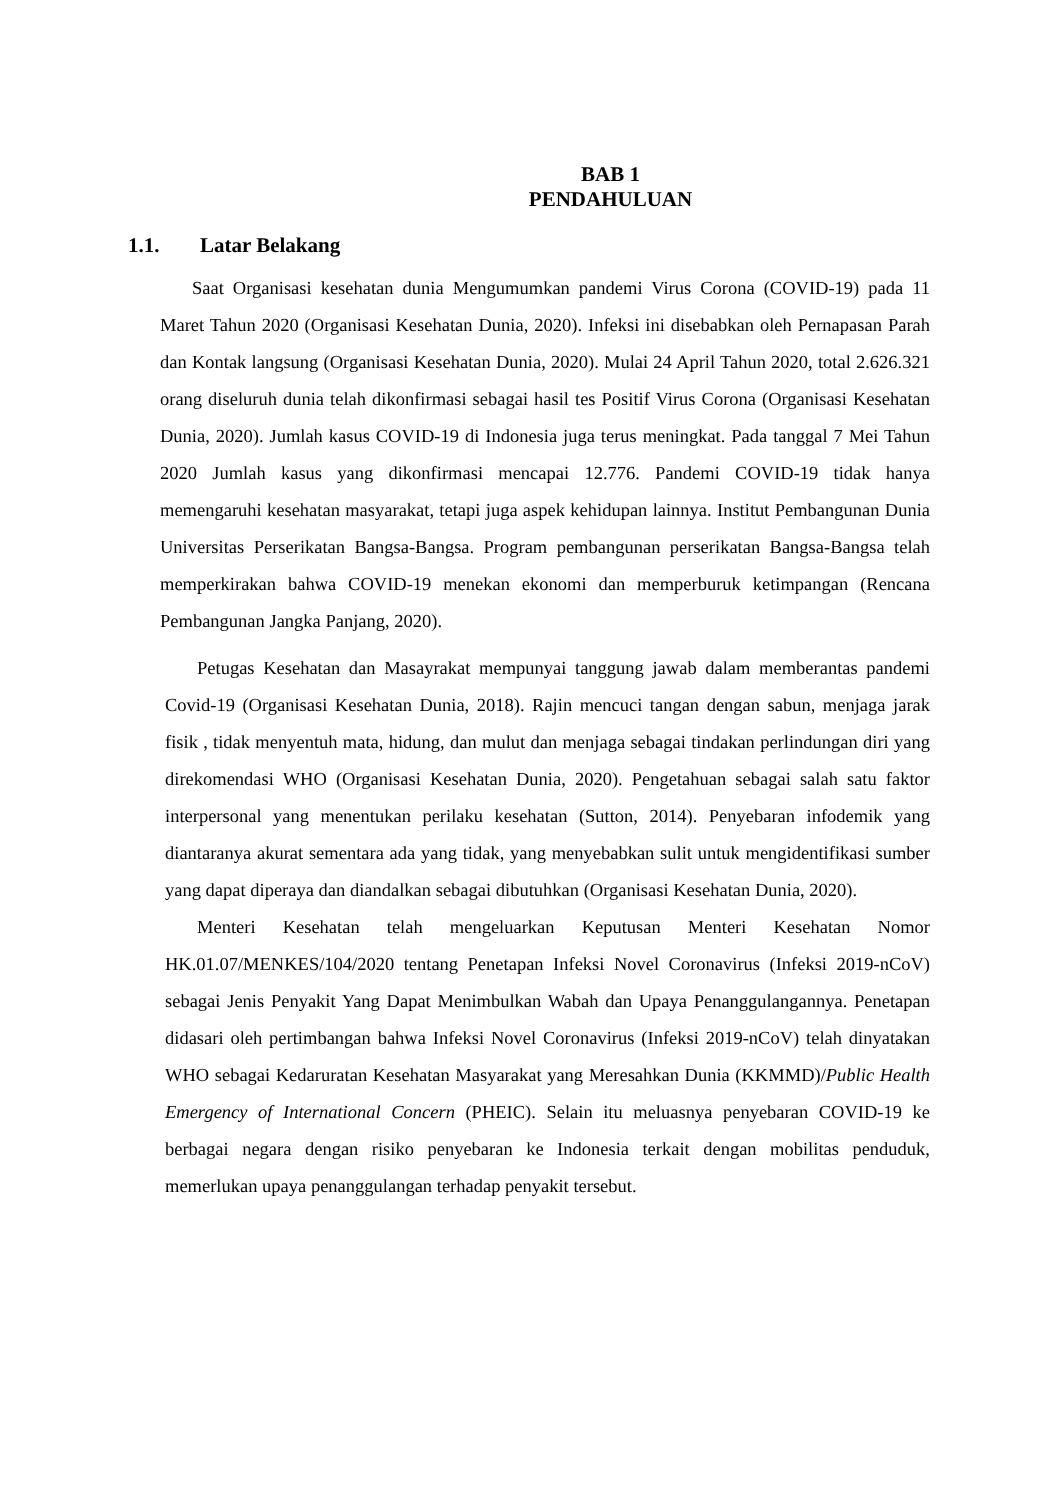BAB 1
PENDAHULUAN
1.1. Latar Belakang
Saat Organisasi kesehatan dunia Mengumumkan pandemi Virus Corona (COVID-19) pada 11 Maret Tahun 2020 (Organisasi Kesehatan Dunia, 2020). Infeksi ini disebabkan oleh Pernapasan Parah dan Kontak langsung (Organisasi Kesehatan Dunia, 2020). Mulai 24 April Tahun 2020, total 2.626.321 orang diseluruh dunia telah dikonfirmasi sebagai hasil tes Positif Virus Corona (Organisasi Kesehatan Dunia, 2020). Jumlah kasus COVID-19 di Indonesia juga terus meningkat. Pada tanggal 7 Mei Tahun 2020 Jumlah kasus yang dikonfirmasi mencapai 12.776. Pandemi COVID-19 tidak hanya memengaruhi kesehatan masyarakat, tetapi juga aspek kehidupan lainnya. Institut Pembangunan Dunia Universitas Perserikatan Bangsa-Bangsa. Program pembangunan perserikatan Bangsa-Bangsa telah memperkirakan bahwa COVID-19 menekan ekonomi dan memperburuk ketimpangan (Rencana Pembangunan Jangka Panjang, 2020).
Petugas Kesehatan dan Masayrakat mempunyai tanggung jawab dalam memberantas pandemi Covid-19 (Organisasi Kesehatan Dunia, 2018). Rajin mencuci tangan dengan sabun, menjaga jarak fisik , tidak menyentuh mata, hidung, dan mulut dan menjaga sebagai tindakan perlindungan diri yang direkomendasi WHO (Organisasi Kesehatan Dunia, 2020). Pengetahuan sebagai salah satu faktor interpersonal yang menentukan perilaku kesehatan (Sutton, 2014). Penyebaran infodemik yang diantaranya akurat sementara ada yang tidak, yang menyebabkan sulit untuk mengidentifikasi sumber yang dapat diperaya dan diandalkan sebagai dibutuhkan (Organisasi Kesehatan Dunia, 2020).
Menteri Kesehatan telah mengeluarkan Keputusan Menteri Kesehatan Nomor HK.01.07/MENKES/104/2020 tentang Penetapan Infeksi Novel Coronavirus (Infeksi 2019-nCoV) sebagai Jenis Penyakit Yang Dapat Menimbulkan Wabah dan Upaya Penanggulangannya. Penetapan didasari oleh pertimbangan bahwa Infeksi Novel Coronavirus (Infeksi 2019-nCoV) telah dinyatakan WHO sebagai Kedaruratan Kesehatan Masyarakat yang Meresahkan Dunia (KKMMD)/Public Health Emergency of International Concern (PHEIC). Selain itu meluasnya penyebaran COVID-19 ke berbagai negara dengan risiko penyebaran ke Indonesia terkait dengan mobilitas penduduk, memerlukan upaya penanggulangan terhadap penyakit tersebut.